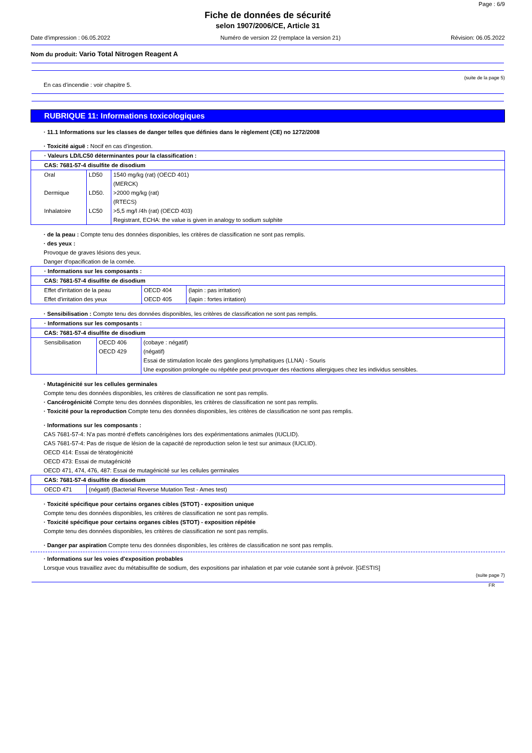Page : 6/9
Fiche de données de sécurité
selon 1907/2006/CE, Article 31
Date d'impression : 06.05.2022 Numéro de version 22 (remplace la version 21) Révision: 06.05.2022
Nom du produit: Vario Total Nitrogen Reagent A
(suite de la page 5)
En cas d’incendie : voir chapitre 5.
RUBRIQUE 11: Informations toxicologiques
· 11.1 Informations sur les classes de danger telles que définies dans le règlement (CE) no 1272/2008
· Toxicité aiguë : Nocif en cas d'ingestion.
| · Valeurs LD/LC50 déterminantes pour la classification : | | |
| CAS: 7681-57-4 disulfite de disodium | | |
| Oral | LD50 | 1540 mg/kg (rat) (OECD 401) (MERCK) |
| Dermique | LD50. | >2000 mg/kg (rat) (RTECS) |
| Inhalatoire | LC50 | >5,5 mg/l /4h (rat) (OECD 403) Registrant, ECHA: the value is given in analogy to sodium sulphite |
· de la peau : Compte tenu des données disponibles, les critères de classification ne sont pas remplis.
· des yeux :
Provoque de graves lésions des yeux.
Danger d'opacification de la cornée.
| · Informations sur les composants : | | |
| CAS: 7681-57-4 disulfite de disodium | | |
| Effet d'irritation de la peau | OECD 404 | (lapin : pas irritation) |
| Effet d'irritation des yeux | OECD 405 | (lapin : fortes irritation) |
· Sensibilisation : Compte tenu des données disponibles, les critères de classification ne sont pas remplis.
| · Informations sur les composants : | | |
| CAS: 7681-57-4 disulfite de disodium | | |
| Sensibilisation | OECD 406 | (cobaye : négatif) |
| | OECD 429 | (négatif) Essai de stimulation locale des ganglions lymphatiques (LLNA) - Souris Une exposition prolongée ou répétée peut provoquer des réactions allergiques chez les individus sensibles. |
· Mutagénicité sur les cellules germinales
Compte tenu des données disponibles, les critères de classification ne sont pas remplis.
· Cancérogénicité Compte tenu des données disponibles, les critères de classification ne sont pas remplis.
· Toxicité pour la reproduction Compte tenu des données disponibles, les critères de classification ne sont pas remplis.
· Informations sur les composants :
CAS 7681-57-4: N'a pas montré d'effets cancérigènes lors des expérimentations animales (IUCLID).
CAS 7681-57-4: Pas de risque de lésion de la capacité de reproduction selon le test sur animaux (IUCLID).
OECD 414: Essai de tératogénicité
OECD 473: Essai de mutagénicité
OECD 471, 474, 476, 487: Essai de mutagénicité sur les cellules germinales
| CAS: 7681-57-4 disulfite de disodium | |
| OECD 471 | (négatif) (Bacterial Reverse Mutation Test - Ames test) |
· Toxicité spécifique pour certains organes cibles (STOT) - exposition unique
Compte tenu des données disponibles, les critères de classification ne sont pas remplis.
· Toxicité spécifique pour certains organes cibles (STOT) - exposition répétée
Compte tenu des données disponibles, les critères de classification ne sont pas remplis.
· Danger par aspiration Compte tenu des données disponibles, les critères de classification ne sont pas remplis.
· Informations sur les voies d'exposition probables
Lorsque vous travaillez avec du métabisulfite de sodium, des expositions par inhalation et par voie cutanée sont à prévoir. [GESTIS]
(suite page 7)
FR